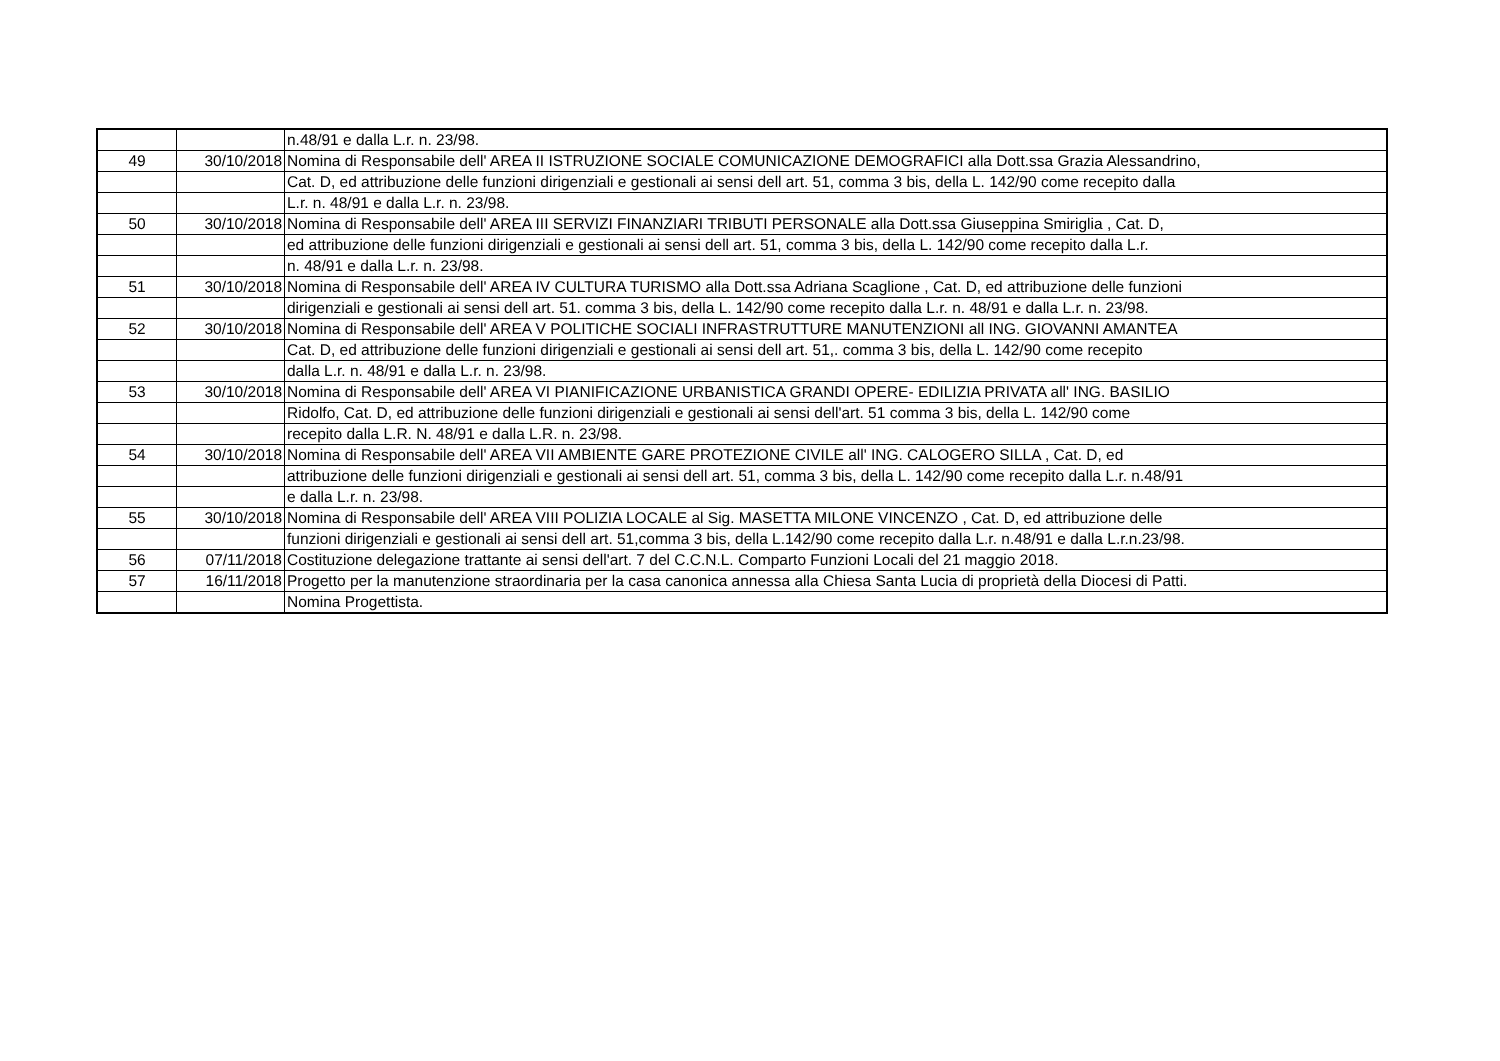| | | n.48/91 e dalla L.r. n. 23/98. |
| 49 | 30/10/2018 | Nomina di Responsabile dell' AREA II ISTRUZIONE SOCIALE COMUNICAZIONE DEMOGRAFICI alla Dott.ssa Grazia Alessandrino, |
| | | Cat. D, ed attribuzione delle funzioni dirigenziali e gestionali ai sensi dell art. 51, comma 3 bis, della L. 142/90 come recepito dalla |
| | | L.r. n. 48/91 e dalla L.r. n. 23/98. |
| 50 | 30/10/2018 | Nomina di Responsabile dell' AREA III SERVIZI FINANZIARI TRIBUTI PERSONALE alla Dott.ssa Giuseppina Smiriglia , Cat. D, |
| | | ed attribuzione delle funzioni dirigenziali e gestionali ai sensi dell art. 51, comma 3 bis, della L. 142/90 come recepito dalla L.r. |
| | | n. 48/91 e dalla L.r. n. 23/98. |
| 51 | 30/10/2018 | Nomina di Responsabile dell' AREA IV CULTURA TURISMO alla Dott.ssa Adriana Scaglione , Cat. D, ed attribuzione delle funzioni |
| | | dirigenziali e gestionali ai sensi dell art. 51. comma 3 bis, della L. 142/90 come recepito dalla L.r. n. 48/91 e dalla L.r. n. 23/98. |
| 52 | 30/10/2018 | Nomina di Responsabile dell' AREA V POLITICHE SOCIALI INFRASTRUTTURE MANUTENZIONI all ING. GIOVANNI AMANTEA |
| | | Cat. D, ed attribuzione delle funzioni dirigenziali e gestionali ai sensi dell art. 51,. comma 3 bis, della L. 142/90 come recepito |
| | | dalla L.r. n. 48/91 e dalla L.r. n. 23/98. |
| 53 | 30/10/2018 | Nomina di Responsabile dell' AREA VI PIANIFICAZIONE URBANISTICA GRANDI OPERE- EDILIZIA PRIVATA all' ING. BASILIO |
| | | Ridolfo, Cat. D, ed attribuzione delle funzioni dirigenziali e gestionali ai sensi dell'art. 51 comma 3 bis, della L. 142/90 come |
| | | recepito dalla L.R. N. 48/91 e dalla L.R. n. 23/98. |
| 54 | 30/10/2018 | Nomina di Responsabile dell' AREA VII AMBIENTE GARE PROTEZIONE CIVILE all' ING. CALOGERO SILLA , Cat. D, ed |
| | | attribuzione delle funzioni dirigenziali e gestionali ai sensi dell art. 51, comma 3 bis, della L. 142/90 come recepito dalla L.r. n.48/91 |
| | | e dalla L.r. n. 23/98. |
| 55 | 30/10/2018 | Nomina di Responsabile dell' AREA VIII POLIZIA LOCALE al Sig. MASETTA MILONE VINCENZO , Cat. D, ed attribuzione delle |
| | | funzioni dirigenziali e gestionali ai sensi dell art. 51,comma 3 bis, della L.142/90 come recepito dalla L.r. n.48/91 e dalla L.r.n.23/98. |
| 56 | 07/11/2018 | Costituzione delegazione trattante ai sensi dell'art. 7 del C.C.N.L. Comparto Funzioni Locali del 21 maggio 2018. |
| 57 | 16/11/2018 | Progetto per la manutenzione straordinaria per la casa canonica annessa alla Chiesa Santa Lucia di proprietà della Diocesi di Patti. |
| | | Nomina Progettista. |